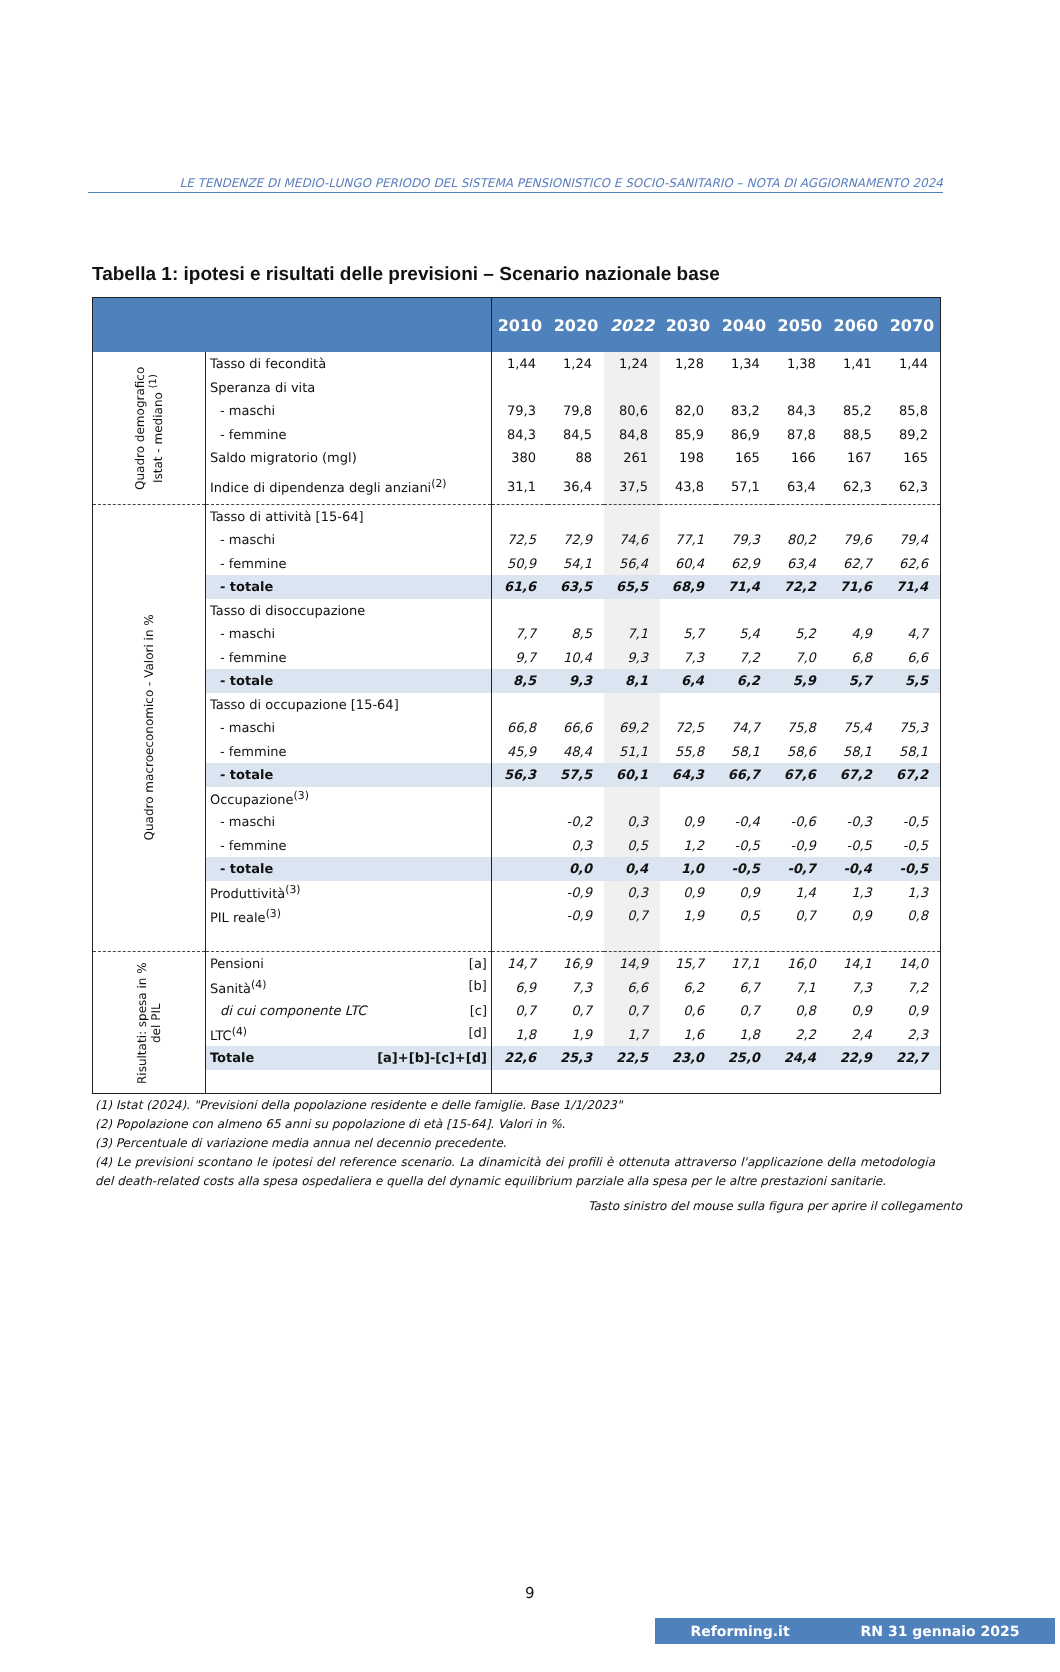LE TENDENZE DI MEDIO-LUNGO PERIODO DEL SISTEMA PENSIONISTICO E SOCIO-SANITARIO – NOTA DI AGGIORNAMENTO 2024
Tabella 1: ipotesi e risultati delle previsioni – Scenario nazionale base
| | | 2010 | 2020 | 2022 | 2030 | 2040 | 2050 | 2060 | 2070 |
| --- | --- | --- | --- | --- | --- | --- | --- | --- | --- |
| Quadro demografico Istat - mediano <sup>(1)</sup> | Tasso di fecondità | 1,44 | 1,24 | 1,24 | 1,28 | 1,34 | 1,38 | 1,41 | 1,44 |
| | Speranza di vita | | | | | | | | |
| | - maschi | 79,3 | 79,8 | 80,6 | 82,0 | 83,2 | 84,3 | 85,2 | 85,8 |
| | - femmine | 84,3 | 84,5 | 84,8 | 85,9 | 86,9 | 87,8 | 88,5 | 89,2 |
| | Saldo migratorio (mgl) | 380 | 88 | 261 | 198 | 165 | 166 | 167 | 165 |
| | Indice di dipendenza degli anziani<sup>(2)</sup> | 31,1 | 36,4 | 37,5 | 43,8 | 57,1 | 63,4 | 62,3 | 62,3 |
| Quadro macroeconomico - Valori in % | Tasso di attività [15-64] | | | | | | | | |
| | - maschi | 72,5 | 72,9 | 74,6 | 77,1 | 79,3 | 80,2 | 79,6 | 79,4 |
| | - femmine | 50,9 | 54,1 | 56,4 | 60,4 | 62,9 | 63,4 | 62,7 | 62,6 |
| | - totale | 61,6 | 63,5 | 65,5 | 68,9 | 71,4 | 72,2 | 71,6 | 71,4 |
| | Tasso di disoccupazione | | | | | | | | |
| | - maschi | 7,7 | 8,5 | 7,1 | 5,7 | 5,4 | 5,2 | 4,9 | 4,7 |
| | - femmine | 9,7 | 10,4 | 9,3 | 7,3 | 7,2 | 7,0 | 6,8 | 6,6 |
| | - totale | 8,5 | 9,3 | 8,1 | 6,4 | 6,2 | 5,9 | 5,7 | 5,5 |
| | Tasso di occupazione [15-64] | | | | | | | | |
| | - maschi | 66,8 | 66,6 | 69,2 | 72,5 | 74,7 | 75,8 | 75,4 | 75,3 |
| | - femmine | 45,9 | 48,4 | 51,1 | 55,8 | 58,1 | 58,6 | 58,1 | 58,1 |
| | - totale | 56,3 | 57,5 | 60,1 | 64,3 | 66,7 | 67,6 | 67,2 | 67,2 |
| | Occupazione<sup>(3)</sup> | | | | | | | | |
| | - maschi | | -0,2 | 0,3 | 0,9 | -0,4 | -0,6 | -0,3 | -0,5 |
| | - femmine | | 0,3 | 0,5 | 1,2 | -0,5 | -0,9 | -0,5 | -0,5 |
| | - totale | | 0,0 | 0,4 | 1,0 | -0,5 | -0,7 | -0,4 | -0,5 |
| | Produttività<sup>(3)</sup> | | -0,9 | 0,3 | 0,9 | 0,9 | 1,4 | 1,3 | 1,3 |
| | PIL reale<sup>(3)</sup> | | -0,9 | 0,7 | 1,9 | 0,5 | 0,7 | 0,9 | 0,8 |
| Risultati: spesa in % del PIL | Pensioni [a] | 14,7 | 16,9 | 14,9 | 15,7 | 17,1 | 16,0 | 14,1 | 14,0 |
| | Sanità<sup>(4)</sup> [b] | 6,9 | 7,3 | 6,6 | 6,2 | 6,7 | 7,1 | 7,3 | 7,2 |
| | di cui componente LTC [c] | 0,7 | 0,7 | 0,7 | 0,6 | 0,7 | 0,8 | 0,9 | 0,9 |
| | LTC<sup>(4)</sup> [d] | 1,8 | 1,9 | 1,7 | 1,6 | 1,8 | 2,2 | 2,4 | 2,3 |
| | Totale [a]+[b]-[c]+[d] | 22,6 | 25,3 | 22,5 | 23,0 | 25,0 | 24,4 | 22,9 | 22,7 |
(1) Istat (2024). "Previsioni della popolazione residente e delle famiglie. Base 1/1/2023"
(2) Popolazione con almeno 65 anni su popolazione di età [15-64]. Valori in %.
(3) Percentuale di variazione media annua nel decennio precedente.
(4) Le previsioni scontano le ipotesi del reference scenario. La dinamicità dei profili è ottenuta attraverso l'applicazione della metodologia del death-related costs alla spesa ospedaliera e quella del dynamic equilibrium parziale alla spesa per le altre prestazioni sanitarie.
Tasto sinistro del mouse sulla figura per aprire il collegamento
9
Reforming.it RN 31 gennaio 2025